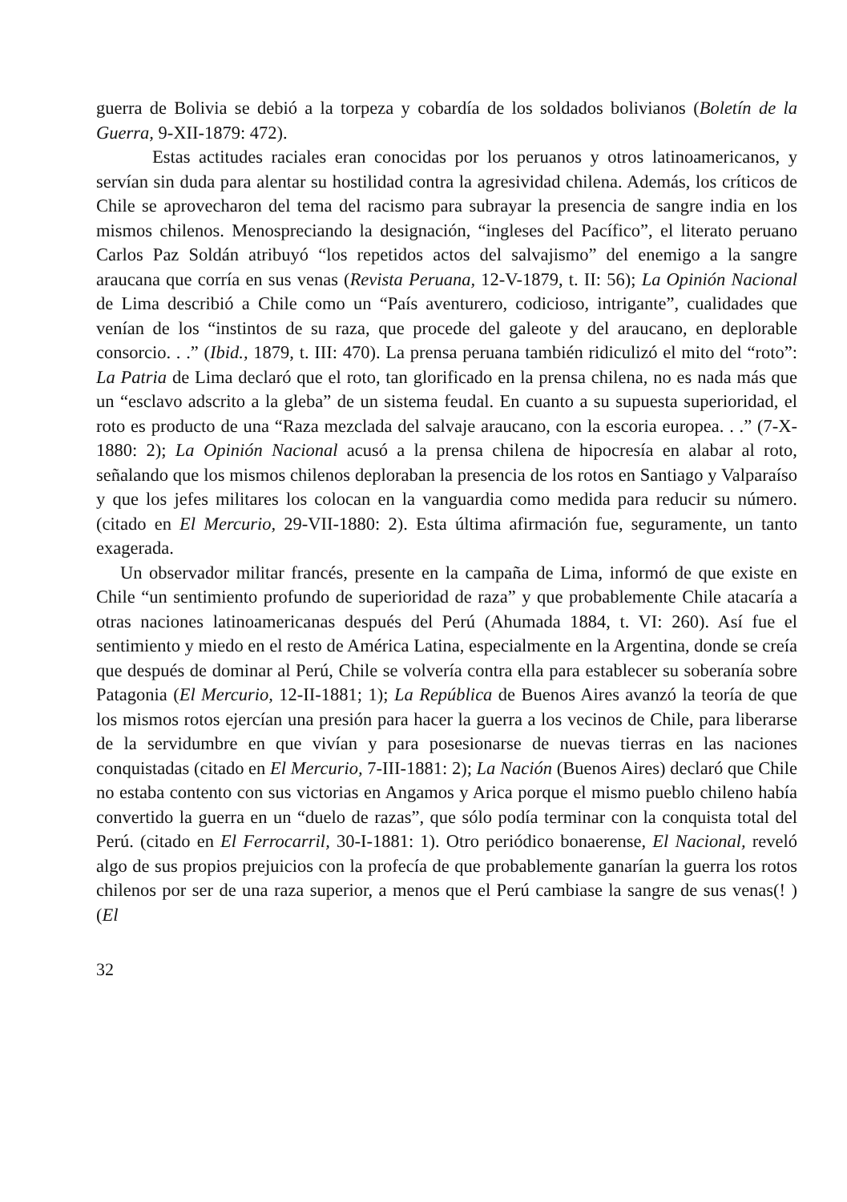guerra de Bolivia se debió a la torpeza y cobardía de los soldados bolivianos (Boletín de la Guerra, 9-XII-1879: 472).
Estas actitudes raciales eran conocidas por los peruanos y otros latinoamericanos, y servían sin duda para alentar su hostilidad contra la agresividad chilena. Además, los críticos de Chile se aprovecharon del tema del racismo para subrayar la presencia de sangre india en los mismos chilenos. Menospreciando la designación, “ingleses del Pacífico”, el literato peruano Carlos Paz Soldán atribuyó “los repetidos actos del salvajismo” del enemigo a la sangre araucana que corría en sus venas (Revista Peruana, 12-V-1879, t. II: 56); La Opinión Nacional de Lima describió a Chile como un “País aventurero, codicioso, intrigante”, cualidades que venían de los “instintos de su raza, que procede del galeote y del araucano, en deplorable consorcio. . .” (Ibid., 1879, t. III: 470). La prensa peruana también ridiculizó el mito del “roto”: La Patria de Lima declaró que el roto, tan glorificado en la prensa chilena, no es nada más que un “esclavo adscrito a la gleba” de un sistema feudal. En cuanto a su supuesta superioridad, el roto es producto de una “Raza mezclada del salvaje araucano, con la escoria europea. . .” (7-X-1880: 2); La Opinión Nacional acusó a la prensa chilena de hipocresía en alabar al roto, señalando que los mismos chilenos deploraban la presencia de los rotos en Santiago y Valparaíso y que los jefes militares los colocan en la vanguardia como medida para reducir su número. (citado en El Mercurio, 29-VII-1880: 2). Esta última afirmación fue, seguramente, un tanto exagerada.
Un observador militar francés, presente en la campaña de Lima, informó de que existe en Chile “un sentimiento profundo de superioridad de raza” y que probablemente Chile atacaría a otras naciones latinoamericanas después del Perú (Ahumada 1884, t. VI: 260). Así fue el sentimiento y miedo en el resto de América Latina, especialmente en la Argentina, donde se creía que después de dominar al Perú, Chile se volvería contra ella para establecer su soberanía sobre Patagonia (El Mercurio, 12-II-1881; 1); La República de Buenos Aires avanzó la teoría de que los mismos rotos ejercían una presión para hacer la guerra a los vecinos de Chile, para liberarse de la servidumbre en que vivían y para posesionarse de nuevas tierras en las naciones conquistadas (citado en El Mercurio, 7-III-1881: 2); La Nación (Buenos Aires) declaró que Chile no estaba contento con sus victorias en Angamos y Arica porque el mismo pueblo chileno había convertido la guerra en un “duelo de razas”, que sólo podía terminar con la conquista total del Perú. (citado en El Ferrocarril, 30-I-1881: 1). Otro periódico bonaerense, El Nacional, reveló algo de sus propios prejuicios con la profecía de que probablemente ganarían la guerra los rotos chilenos por ser de una raza superior, a menos que el Perú cambiase la sangre de sus venas(! ) (El
32